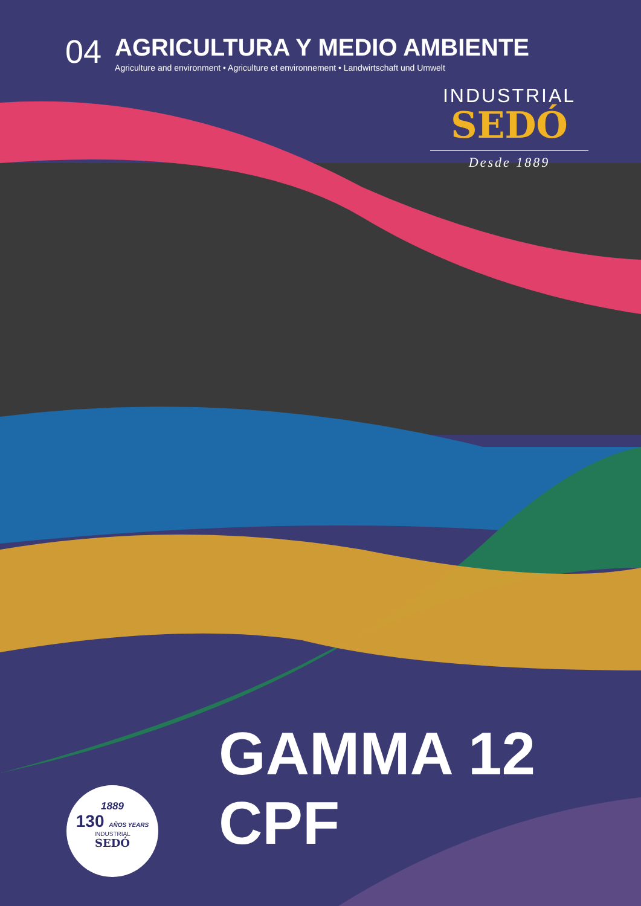04
AGRICULTURA Y MEDIO AMBIENTE
Agriculture and environment • Agriculture et environnement • Landwirtschaft und Umwelt
INDUSTRIAL
SEDÓ
Desde 1889
GAMMA 12 CPF
1889
130 AÑOS YEARS
INDUSTRIAL
SEDÓ